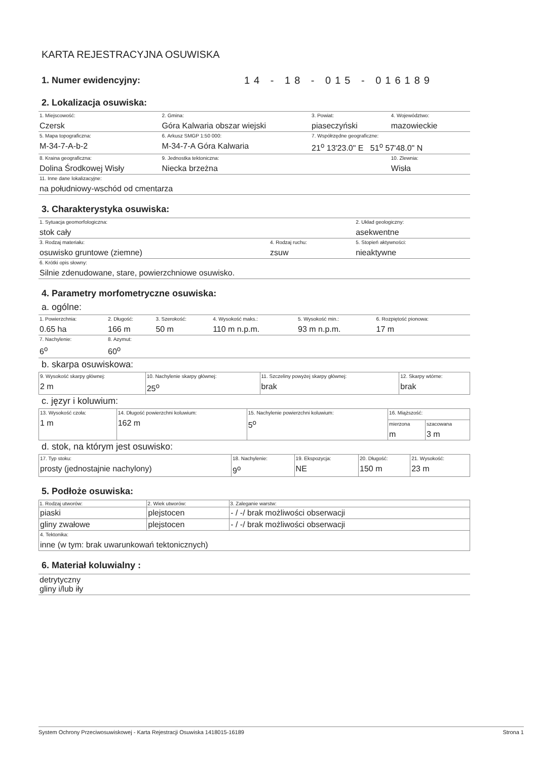KARTA REJESTRACYJNA OSUWISKA
1. Numer ewidencyjny: 14 - 18 - 015 - 016189
2. Lokalizacja osuwiska:
| 1. Miejscowość: Czersk | 2. Gmina: Góra Kalwaria obszar wiejski | 3. Powiat: piaseczyński | 4. Województwo: mazowieckie |
| 5. Mapa topograficzna: M-34-7-A-b-2 | 6. Arkusz SMGP 1:50 000: M-34-7-A Góra Kalwaria | 7. Współrzędne geograficzne: 21<sup>o</sup> 13'23.0" E 51<sup>o</sup> 57'48.0" N | |
| 8. Kraina geograficzna: Dolina Środkowej Wisły | 9. Jednostka tektoniczna: Niecka brzeżna | | 10. Zlewnia: Wisła |
| 11. Inne dane lokalizacyjne: na południowy-wschód od cmentarza | | | |
3. Charakterystyka osuwiska:
| 1. Sytuacja geomorfologiczna: stok cały | | 2. Układ geologiczny: asekwentne |
| 3. Rodzaj materiału: osuwisko gruntowe (ziemne) | 4. Rodzaj ruchu: zsuw | 5. Stopień aktywności: nieaktywne |
| 6. Krótki opis słowny: Silnie zdenudowane, stare, powierzchniowe osuwisko. | | |
4. Parametry morfometryczne osuwiska:
a. ogólne:
| 1. Powierzchnia: 0.65 ha | 2. Długość: 166 m | 3. Szerokość: 50 m | 4. Wysokość maks.: 110 m n.p.m. | 5. Wysokość min.: 93 m n.p.m. | 6. Rozpiętość pionowa: 17 m |
| 7. Nachylenie: 6<sup>o</sup> | 8. Azymut: 60<sup>o</sup> | | | | |
b. skarpa osuwiskowa:
| 9. Wysokość skarpy głównej: 2 m | 10. Nachylenie skarpy głównej: 25<sup>o</sup> | 11. Szczeliny powyżej skarpy głównej: brak | 12. Skarpy wtórne: brak |
c. języr i koluwium:
| | 13. Wysokość czoła: 1 m | 14. Długość powierzchni koluwium: 162 m | 15. Nachylenie powierzchni koluwium: 5<sup>o</sup> | 16. Miąższość: |
| mierzona m | | | | szacowana 3 m |
d. stok, na którym jest osuwisko:
| 17. Typ stoku: prosty (jednostajnie nachylony) | 18. Nachylenie: 9<sup>o</sup> | 19. Ekspozycja: NE | 20. Długość: 150 m | 21. Wysokość: 23 m |
5. Podłoże osuwiska:
| 1. Rodzaj utworów: | 2. Wiek utworów: | 3. Zaleganie warstw: |
| --- | --- | --- |
| piaski | plejstocen | - / -/ brak możliwości obserwacji |
| gliny zwałowe | plejstocen | - / -/ brak możliwości obserwacji |
| 4. Tektonika: inne (w tym: brak uwarunkowań tektonicznych) | | |
6. Materiał koluwialny :
| detrytyczny gliny i/lub iły |
System Ochrony Przeciwosuwiskowej - Karta Rejestracji Osuwiska 1418015-16189 Strona 1